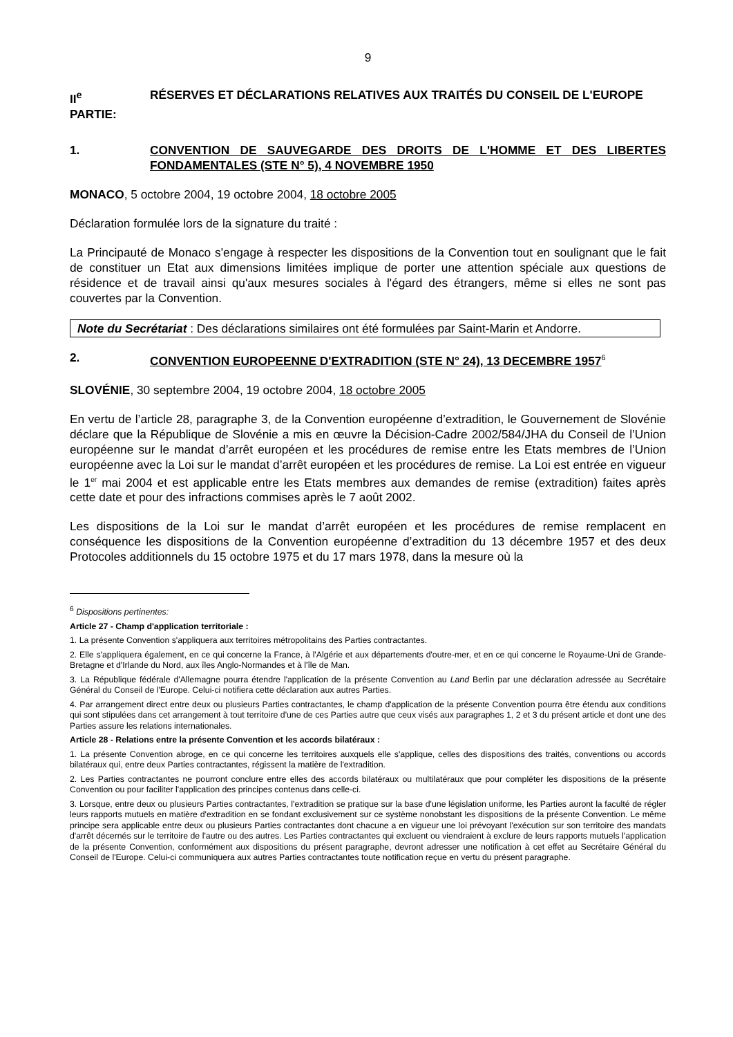9
II<sup>e</sup> PARTIE:
RÉSERVES ET DÉCLARATIONS RELATIVES AUX TRAITÉS DU CONSEIL DE L'EUROPE
1. CONVENTION DE SAUVEGARDE DES DROITS DE L'HOMME ET DES LIBERTES FONDAMENTALES (STE N° 5), 4 NOVEMBRE 1950
MONACO, 5 octobre 2004, 19 octobre 2004, 18 octobre 2005
Déclaration formulée lors de la signature du traité :
La Principauté de Monaco s'engage à respecter les dispositions de la Convention tout en soulignant que le fait de constituer un Etat aux dimensions limitées implique de porter une attention spéciale aux questions de résidence et de travail ainsi qu'aux mesures sociales à l'égard des étrangers, même si elles ne sont pas couvertes par la Convention.
Note du Secrétariat : Des déclarations similaires ont été formulées par Saint-Marin et Andorre.
2. CONVENTION EUROPEENNE D'EXTRADITION (STE N° 24), 13 DECEMBRE 1957<sup>6</sup>
SLOVÉNIE, 30 septembre 2004, 19 octobre 2004, 18 octobre 2005
En vertu de l’article 28, paragraphe 3, de la Convention européenne d’extradition, le Gouvernement de Slovénie déclare que la République de Slovénie a mis en œuvre la Décision-Cadre 2002/584/JHA du Conseil de l’Union européenne sur le mandat d’arrêt européen et les procédures de remise entre les Etats membres de l’Union européenne avec la Loi sur le mandat d’arrêt européen et les procédures de remise. La Loi est entrée en vigueur le 1<sup>er</sup> mai 2004 et est applicable entre les Etats membres aux demandes de remise (extradition) faites après cette date et pour des infractions commises après le 7 août 2002.
Les dispositions de la Loi sur le mandat d’arrêt européen et les procédures de remise remplacent en conséquence les dispositions de la Convention européenne d’extradition du 13 décembre 1957 et des deux Protocoles additionnels du 15 octobre 1975 et du 17 mars 1978, dans la mesure où la
<sup>6</sup> Dispositions pertinentes:
Article 27 - Champ d'application territoriale :
1. La présente Convention s'appliquera aux territoires métropolitains des Parties contractantes.
2. Elle s'appliquera également, en ce qui concerne la France, à l'Algérie et aux départements d'outre-mer, et en ce qui concerne le Royaume-Uni de Grande-Bretagne et d'Irlande du Nord, aux îles Anglo-Normandes et à l'île de Man.
3. La République fédérale d'Allemagne pourra étendre l'application de la présente Convention au Land Berlin par une déclaration adressée au Secrétaire Général du Conseil de l'Europe. Celui-ci notifiera cette déclaration aux autres Parties.
4. Par arrangement direct entre deux ou plusieurs Parties contractantes, le champ d'application de la présente Convention pourra être étendu aux conditions qui sont stipulées dans cet arrangement à tout territoire d'une de ces Parties autre que ceux visés aux paragraphes 1, 2 et 3 du présent article et dont une des Parties assure les relations internationales.
Article 28 - Relations entre la présente Convention et les accords bilatéraux :
1. La présente Convention abroge, en ce qui concerne les territoires auxquels elle s'applique, celles des dispositions des traités, conventions ou accords bilatéraux qui, entre deux Parties contractantes, régissent la matière de l'extradition.
2. Les Parties contractantes ne pourront conclure entre elles des accords bilatéraux ou multilatéraux que pour compléter les dispositions de la présente Convention ou pour faciliter l'application des principes contenus dans celle-ci.
3. Lorsque, entre deux ou plusieurs Parties contractantes, l'extradition se pratique sur la base d'une législation uniforme, les Parties auront la faculté de régler leurs rapports mutuels en matière d'extradition en se fondant exclusivement sur ce système nonobstant les dispositions de la présente Convention. Le même principe sera applicable entre deux ou plusieurs Parties contractantes dont chacune a en vigueur une loi prévoyant l'exécution sur son territoire des mandats d'arrêt décernés sur le territoire de l'autre ou des autres. Les Parties contractantes qui excluent ou viendraient à exclure de leurs rapports mutuels l'application de la présente Convention, conformément aux dispositions du présent paragraphe, devront adresser une notification à cet effet au Secrétaire Général du Conseil de l'Europe. Celui-ci communiquera aux autres Parties contractantes toute notification reçue en vertu du présent paragraphe.